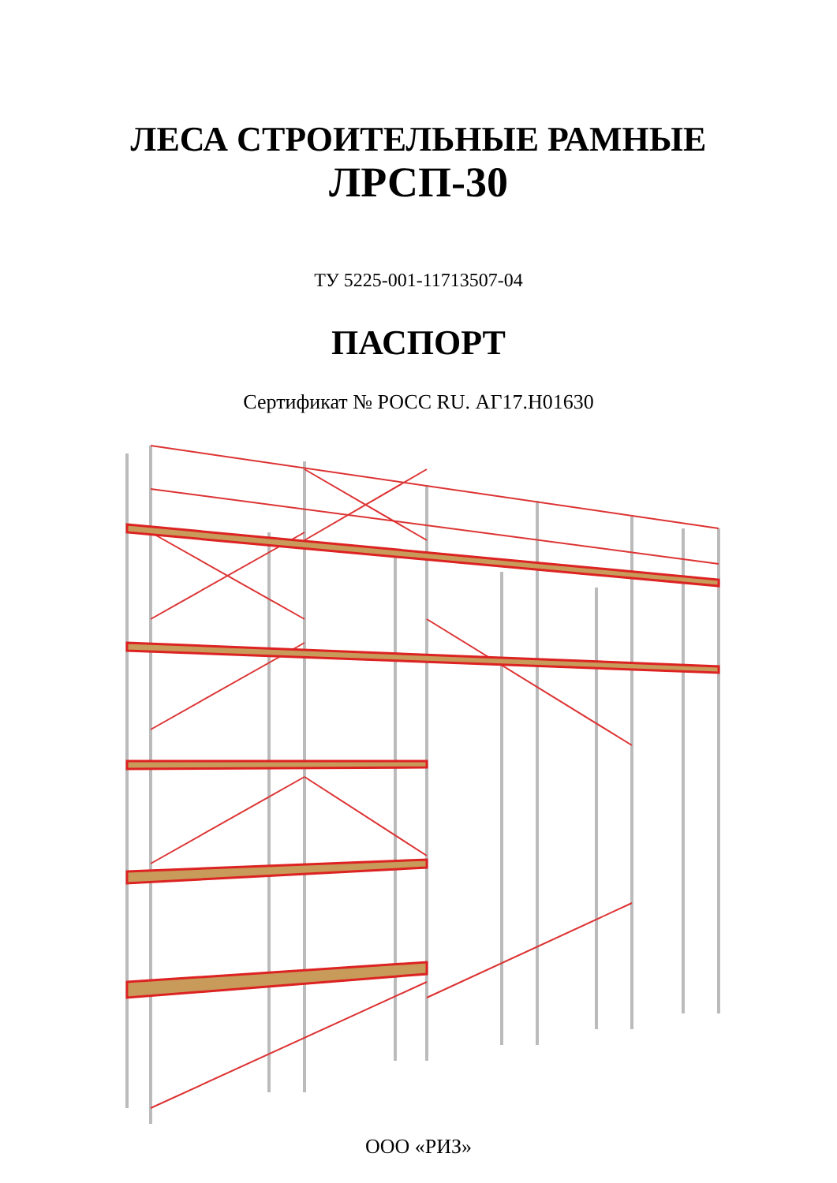ЛЕСА СТРОИТЕЛЬНЫЕ РАМНЫЕ
ЛРСП-30
ТУ 5225-001-11713507-04
ПАСПОРТ
Сертификат № РОСС RU. АГ17.Н01630
ООО «РИЗ»